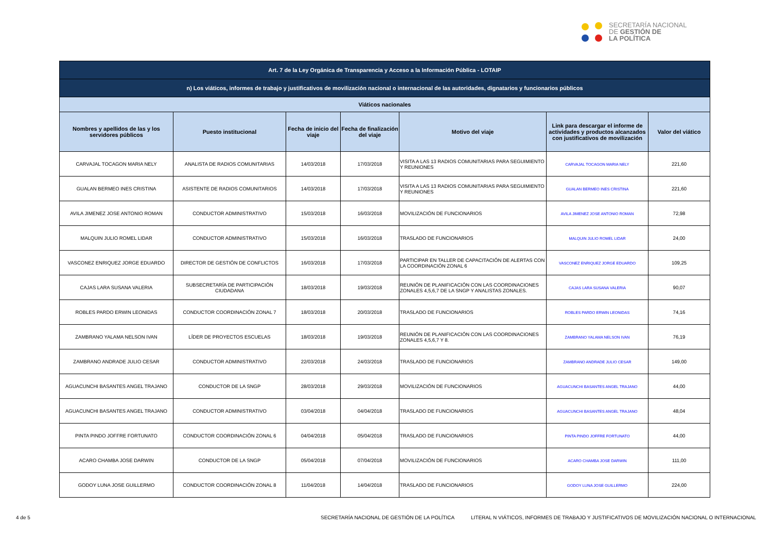SECRETARÍA NACIONAL
DE GESTIÓN DE
LA POLÍTICA
| Art. 7 de la Ley Orgánica de Transparencia y Acceso a la Información Pública - LOTAIP | | | | | | |
| --- | --- | --- | --- | --- | --- | --- |
| n) Los viáticos, informes de trabajo y justificativos de movilización nacional o internacional de las autoridades, dignatarios y funcionarios públicos | | | | | | |
| Viáticos nacionales | | | | | | |
| Nombres y apellidos de las y los servidores públicos | Puesto institucional | Fecha de inicio del viaje | Fecha de finalización del viaje | Motivo del viaje | Link para descargar el informe de actividades y productos alcanzados con justificativos de movilización | Valor del viático |
| CARVAJAL TOCAGON MARIA NELY | ANALISTA DE RADIOS COMUNITARIAS | 14/03/2018 | 17/03/2018 | VISITA A LAS 13 RADIOS COMUNITARIAS PARA SEGUIMIENTO Y REUNIONES | CARVAJAL TOCAGON MARIA NELY | 221,60 |
| GUALAN BERMEO INES CRISTINA | ASISTENTE DE RADIOS COMUNITARIOS | 14/03/2018 | 17/03/2018 | VISITA A LAS 13 RADIOS COMUNITARIAS PARA SEGUIMIENTO Y REUNIONES | GUALAN BERMEO INES CRISTINA | 221,60 |
| AVILA JIMENEZ JOSE ANTONIO ROMAN | CONDUCTOR ADMINISTRATIVO | 15/03/2018 | 16/03/2018 | MOVILIZACIÓN DE FUNCIONARIOS | AVILA JIMENEZ JOSE ANTONIO ROMAN | 72,98 |
| MALQUIN JULIO ROMEL LIDAR | CONDUCTOR ADMINISTRATIVO | 15/03/2018 | 16/03/2018 | TRASLADO DE FUNCIONARIOS | MALQUIN JULIO ROMEL LIDAR | 24,00 |
| VASCONEZ ENRIQUEZ JORGE EDUARDO | DIRECTOR DE GESTIÓN DE CONFLICTOS | 16/03/2018 | 17/03/2018 | PARTICIPAR EN TALLER DE CAPACITACIÓN DE ALERTAS CON LA COORDINACIÓN ZONAL 6 | VASCONEZ ENRIQUEZ JORGE EDUARDO | 109,25 |
| CAJAS LARA SUSANA VALERIA | SUBSECRETARÍA DE PARTICIPACIÓN CIUDADANA | 18/03/2018 | 19/03/2018 | REUNIÓN DE PLANIFICACIÓN CON LAS COORDINACIONES ZONALES 4,5,6,7 DE LA SNGP Y ANALISTAS ZONALES. | CAJAS LARA SUSANA VALERIA | 90,07 |
| ROBLES PARDO ERWIN LEONIDAS | CONDUCTOR COORDINACIÓN ZONAL 7 | 18/03/2018 | 20/03/2018 | TRASLADO DE FUNCIONARIOS | ROBLES PARDO ERWIN LEONIDAS | 74,16 |
| ZAMBRANO YALAMA NELSON IVAN | LÍDER DE PROYECTOS ESCUELAS | 18/03/2018 | 19/03/2018 | REUNIÓN DE PLANIFICACIÓN CON LAS COORDINACIONES ZONALES 4,5,6,7 Y 8. | ZAMBRANO YALAMA NELSON IVAN | 76,19 |
| ZAMBRANO ANDRADE JULIO CESAR | CONDUCTOR ADMINISTRATIVO | 22/03/2018 | 24/03/2018 | TRASLADO DE FUNCIONARIOS | ZAMBRANO ANDRADE JULIO CESAR | 149,00 |
| AGUACUNCHI BASANTES ANGEL TRAJANO | CONDUCTOR DE LA SNGP | 28/03/2018 | 29/03/2018 | MOVILIZACIÓN DE FUNCIONARIOS | AGUACUNCHI BASANTES ANGEL TRAJANO | 44,00 |
| AGUACUNCHI BASANTES ANGEL TRAJANO | CONDUCTOR ADMINISTRATIVO | 03/04/2018 | 04/04/2018 | TRASLADO DE FUNCIONARIOS | AGUACUNCHI BASANTES ANGEL TRAJANO | 48,04 |
| PINTA PINDO JOFFRE FORTUNATO | CONDUCTOR COORDINACIÓN ZONAL 6 | 04/04/2018 | 05/04/2018 | TRASLADO DE FUNCIONARIOS | PINTA PINDO JOFFRE FORTUNATO | 44,00 |
| ACARO CHAMBA JOSE DARWIN | CONDUCTOR DE LA SNGP | 05/04/2018 | 07/04/2018 | MOVILIZACIÓN DE FUNCIONARIOS | ACARO CHAMBA JOSE DARWIN | 111,00 |
| GODOY LUNA JOSE GUILLERMO | CONDUCTOR COORDINACIÓN ZONAL 8 | 11/04/2018 | 14/04/2018 | TRASLADO DE FUNCIONARIOS | GODOY LUNA JOSE GUILLERMO | 224,00 |
4 de 5 SECRETARÍA NACIONAL DE GESTIÓN DE LA POLÍTICA LITERAL N VIÁTICOS, INFORMES DE TRABAJO Y JUSTIFICATIVOS DE MOVILIZACIÓN NACIONAL O INTERNACIONAL